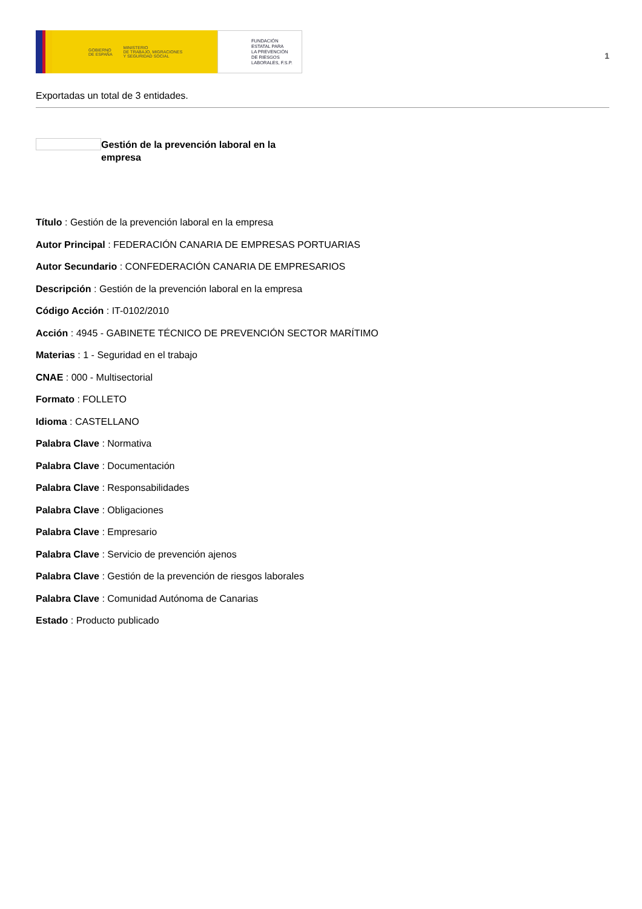GOBIERNO
DE ESPAÑA MINISTERIO
DE TRABAJO, MIGRACIONES
Y SEGURIDAD SOCIAL
FUNDACIÓN
ESTATAL PARA
LA PREVENCIÓN
DE RIESGOS
LABORALES, F.S.P.
1
Exportadas un total de 3 entidades.
Gestión de la prevención laboral en la empresa
Título : Gestión de la prevención laboral en la empresa
Autor Principal : FEDERACIÓN CANARIA DE EMPRESAS PORTUARIAS
Autor Secundario : CONFEDERACIÓN CANARIA DE EMPRESARIOS
Descripción : Gestión de la prevención laboral en la empresa
Código Acción : IT-0102/2010
Acción : 4945 - GABINETE TÉCNICO DE PREVENCIÓN SECTOR MARÍTIMO
Materias : 1 - Seguridad en el trabajo
CNAE : 000 - Multisectorial
Formato : FOLLETO
Idioma : CASTELLANO
Palabra Clave : Normativa
Palabra Clave : Documentación
Palabra Clave : Responsabilidades
Palabra Clave : Obligaciones
Palabra Clave : Empresario
Palabra Clave : Servicio de prevención ajenos
Palabra Clave : Gestión de la prevención de riesgos laborales
Palabra Clave : Comunidad Autónoma de Canarias
Estado : Producto publicado